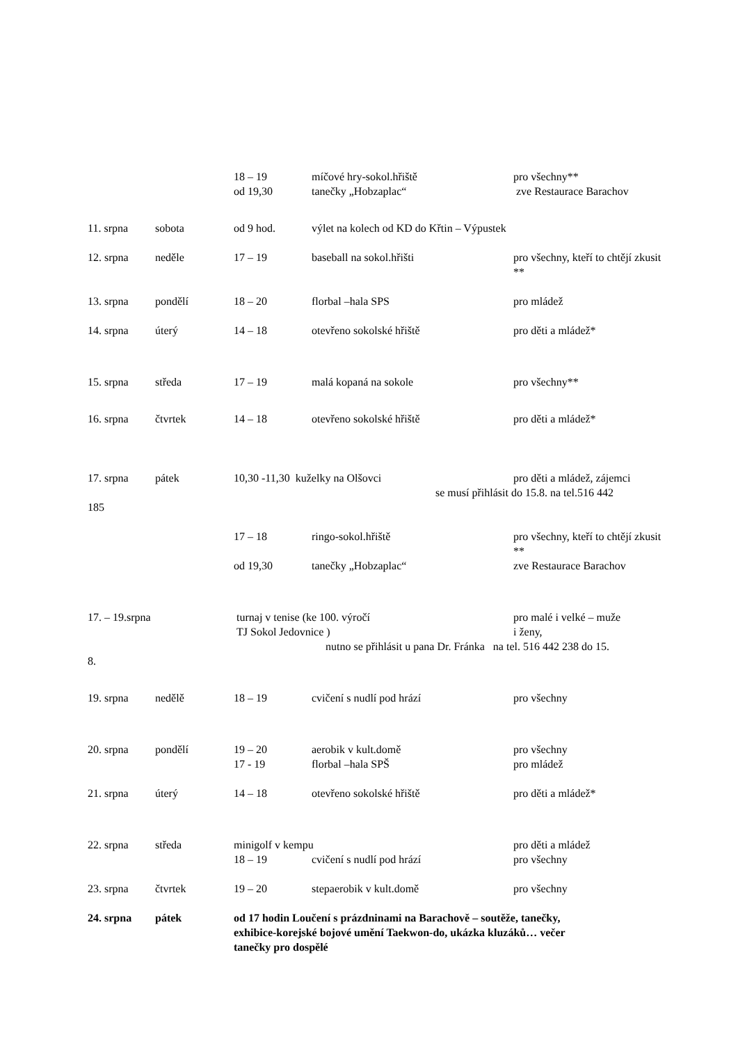18 – 19 míčové hry-sokol.hřiště pro všechny**
od 19,30 tanečky „Hobzaplac“ zve Restaurace Barachov
11. srpna sobota od 9 hod. výlet na kolech od KD do Křtin – Výpustek
12. srpna neděle 17 – 19 baseball na sokol.hřišti pro všechny, kteří to chtějí zkusit **
13. srpna pondělí 18 – 20 florbal –hala SPS pro mládež
14. srpna úterý 14 – 18 otevřeno sokolské hřiště pro děti a mládež*
15. srpna středa 17 – 19 malá kopaná na sokole pro všechny**
16. srpna čtvrtek 14 – 18 otevřeno sokolské hřiště pro děti a mládež*
17. srpna pátek 10,30 -11,30 kuželky na Olšovci pro děti a mládež, zájemci
se musí přihlásit do 15.8. na tel.516 442
185
17 – 18 ringo-sokol.hřiště pro všechny, kteří to chtějí zkusit **
od 19,30 tanečky „Hobzaplac“zve Restaurace Barachov
17. – 19.srpna turnaj v tenise (ke 100. výročí
TJ Sokol Jedovnice ) pro malé i velké – muže
i ženy,
nutno se přihlásit u pana Dr. Fránka na tel. 516 442 238 do 15.
8.
19. srpna nedělě 18 – 19 cvičení s nudlí pod hrází pro všechny
20. srpna pondělí 19 – 20 aerobik v kult.domě pro všechny
17 - 19 florbal –hala SPŠ pro mládež
21. srpna úterý 14 – 18 otevřeno sokolské hřiště pro děti a mládež*
22. srpna středa minigolf v kempu pro děti a mládež
18 – 19 cvičení s nudlí pod hrází pro všechny
23. srpna čtvrtek 19 – 20 stepaerobik v kult.domě pro všechny
24. srpna pátek od 17 hodin Loučení s prázdninami na Barachově – soutěže, tanečky, exhibice-korejské bojové umění Taekwon-do, ukázka kluzáků… večer tanečky pro dospělé